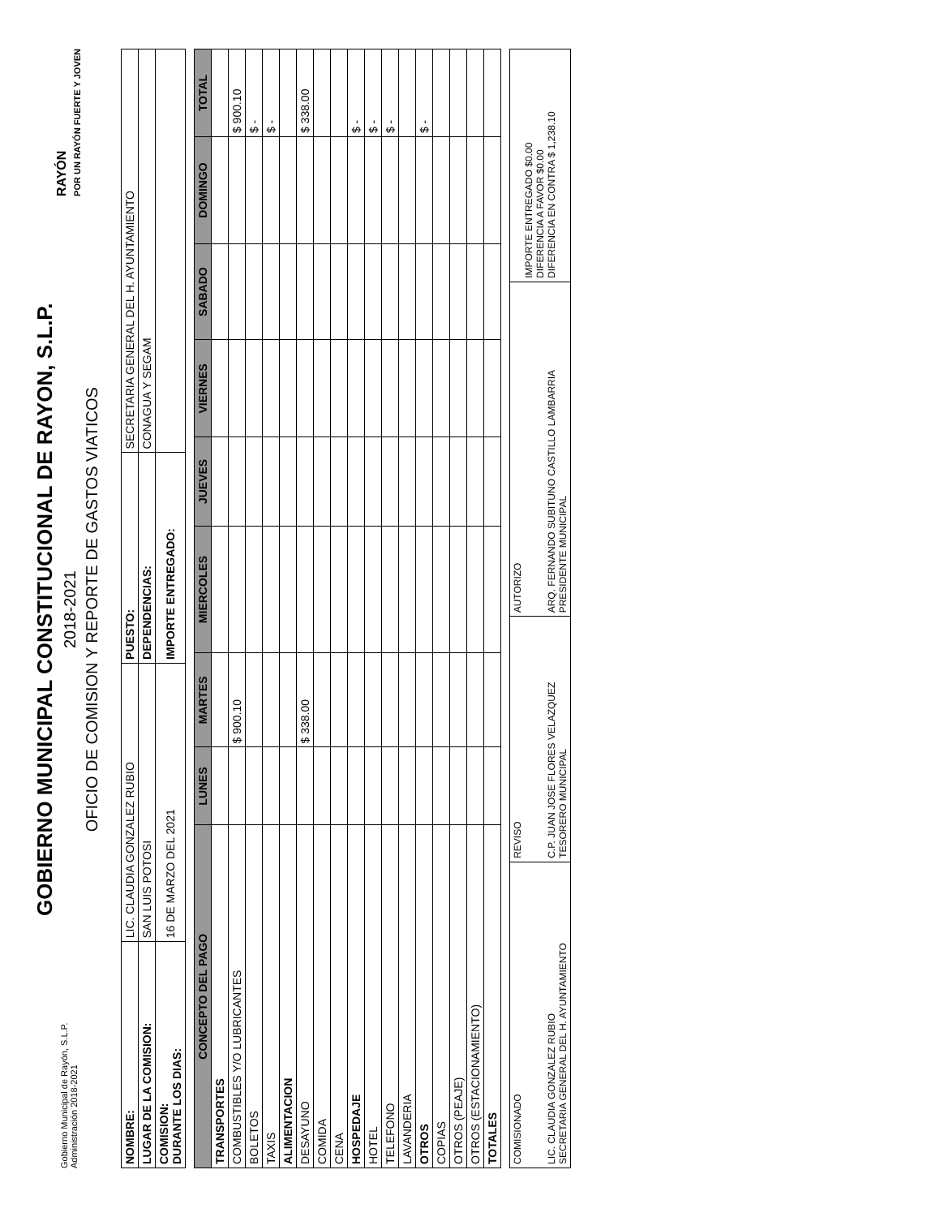Gobierno Municipal de Rayón, S.L.P.
Administración 2018-2021
GOBIERNO MUNICIPAL CONSTITUCIONAL DE RAYON, S.L.P.
2018-2021
OFICIO DE COMISION Y REPORTE DE GASTOS VIATICOS
RAYÓN
POR UN RAYÓN FUERTE Y JOVEN
| NOMBRE: | LIC. CLAUDIA GONZALEZ RUBIO | PUESTO: | SECRETARIA GENERAL DEL H. AYUNTAMIENTO |
| LUGAR DE LA COMISION: | SAN LUIS POTOSI | DEPENDENCIAS: | CONAGUA Y SEGAM |
| COMISION: DURANTE LOS DIAS: | 16 DE MARZO DEL 2021 | IMPORTE ENTREGADO: | |
| CONCEPTO DEL PAGO | LUNES | MARTES | MIERCOLES | JUEVES | VIERNES | SABADO | DOMINGO | TOTAL |
| --- | --- | --- | --- | --- | --- | --- | --- | --- |
| TRANSPORTES | | | | | | | | |
| COMBUSTIBLES Y/O LUBRICANTES | | $ 900.10 | | | | | | $ 900.10 |
| BOLETOS | | | | | | | | $ - |
| TAXIS | | | | | | | | $ - |
| ALIMENTACION | | | | | | | | |
| DESAYUNO | | $ 338.00 | | | | | | $ 338.00 |
| COMIDA | | | | | | | | |
| CENA | | | | | | | | |
| HOSPEDAJE | | | | | | | | $ - |
| HOTEL | | | | | | | | $ - |
| TELEFONO | | | | | | | | $ - |
| LAVANDERIA | | | | | | | | |
| OTROS | | | | | | | | $ - |
| COPIAS | | | | | | | | |
| OTROS (PEAJE) | | | | | | | | |
| OTROS (ESTACIONAMIENTO) | | | | | | | | |
| TOTALES | | | | | | | | |
| COMISIONADO LIC. CLAUDIA GONZALEZ RUBIO SECRETARIA GENERAL DEL H. AYUNTAMIENTO | REVISO C.P. JUAN JOSE FLORES VELAZQUEZ TESORERO MUNICIPAL | AUTORIZO ARQ. FERNANDO SUBITUNO CASTILLO LAMBARRIA PRESIDENTE MUNICIPAL | IMPORTE ENTREGADO $0.00 DIFERENCIA A FAVOR $0.00 DIFERENCIA EN CONTRA $ 1,238.10 |